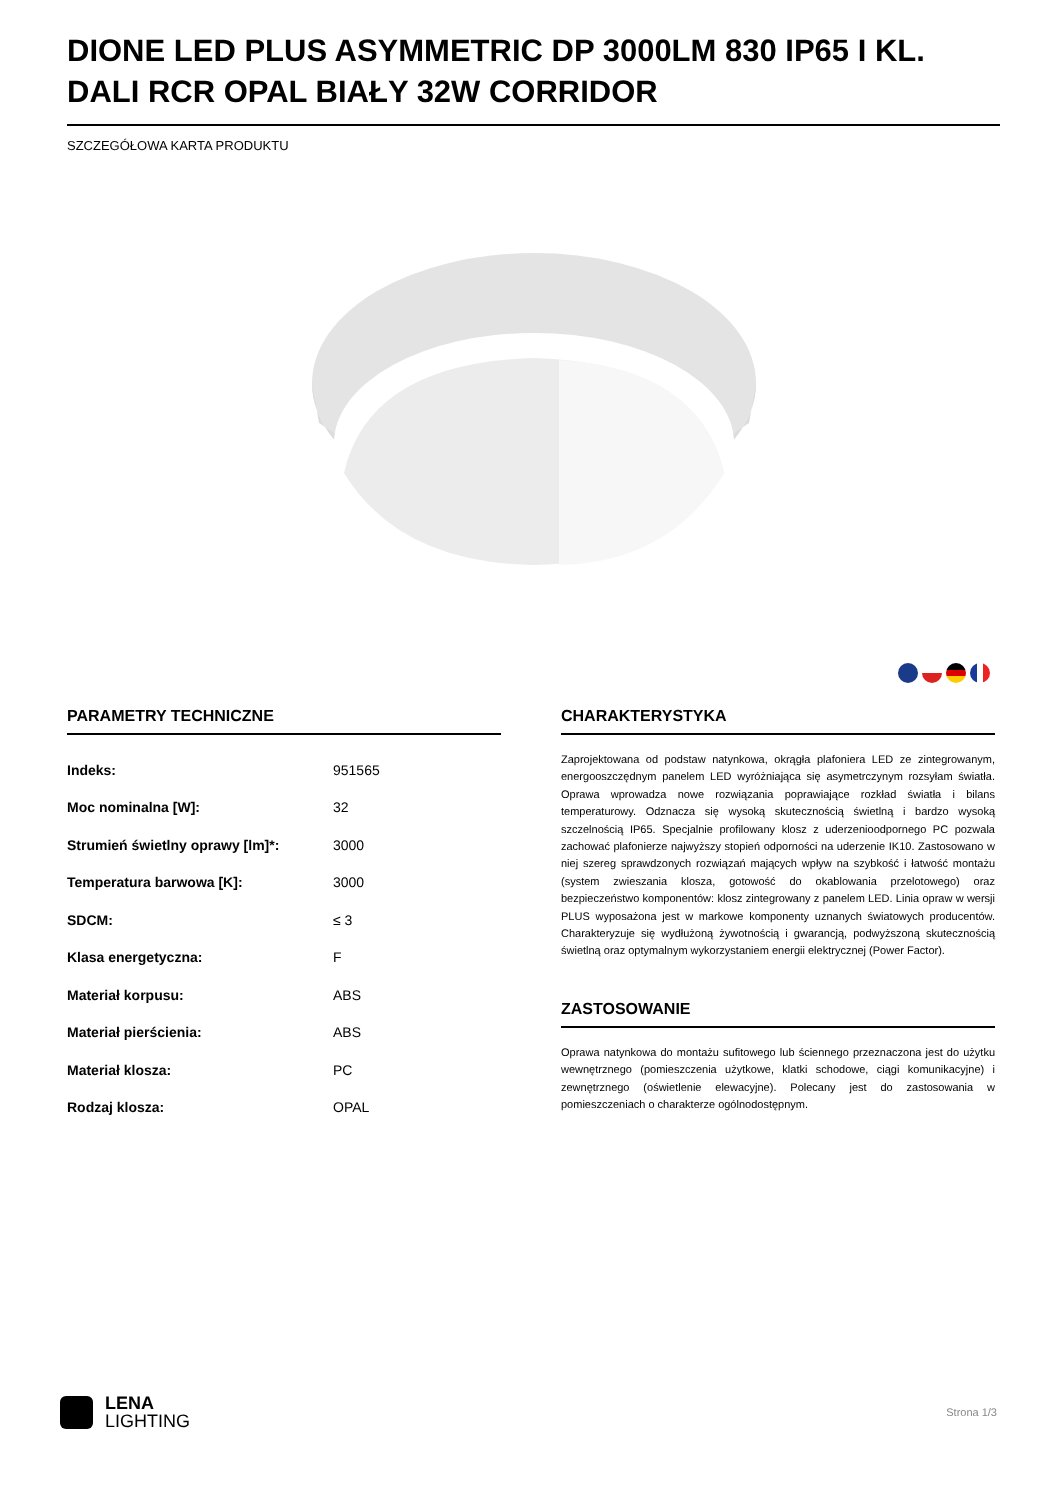DIONE LED PLUS ASYMMETRIC DP 3000LM 830 IP65 I KL. DALI RCR OPAL BIAŁY 32W CORRIDOR
SZCZEGÓŁOWA KARTA PRODUKTU
PARAMETRY TECHNICZNE
| Indeks: | 951565 |
| Moc nominalna [W]: | 32 |
| Strumień świetlny oprawy [lm]*: | 3000 |
| Temperatura barwowa [K]: | 3000 |
| SDCM: | ≤ 3 |
| Klasa energetyczna: | F |
| Materiał korpusu: | ABS |
| Materiał pierścienia: | ABS |
| Materiał klosza: | PC |
| Rodzaj klosza: | OPAL |
CHARAKTERYSTYKA
Zaprojektowana od podstaw natynkowa, okrągła plafoniera LED ze zintegrowanym, energooszczędnym panelem LED wyróżniająca się asymetrczynym rozsyłam światła. Oprawa wprowadza nowe rozwiązania poprawiające rozkład światła i bilans temperaturowy. Odznacza się wysoką skutecznością świetlną i bardzo wysoką szczelnością IP65. Specjalnie profilowany klosz z uderzenioodpornego PC pozwala zachować plafonierze najwyższy stopień odporności na uderzenie IK10. Zastosowano w niej szereg sprawdzonych rozwiązań mających wpływ na szybkość i łatwość montażu (system zwieszania klosza, gotowość do okablowania przelotowego) oraz bezpieczeństwo komponentów: klosz zintegrowany z panelem LED. Linia opraw w wersji PLUS wyposażona jest w markowe komponenty uznanych światowych producentów. Charakteryzuje się wydłużoną żywotnością i gwarancją, podwyższoną skutecznością świetlną oraz optymalnym wykorzystaniem energii elektrycznej (Power Factor).
ZASTOSOWANIE
Oprawa natynkowa do montażu sufitowego lub ściennego przeznaczona jest do użytku wewnętrznego (pomieszczenia użytkowe, klatki schodowe, ciągi komunikacyjne) i zewnętrznego (oświetlenie elewacyjne). Polecany jest do zastosowania w pomieszczeniach o charakterze ogólnodostępnym.
LENA
LIGHTING
Strona 1/3